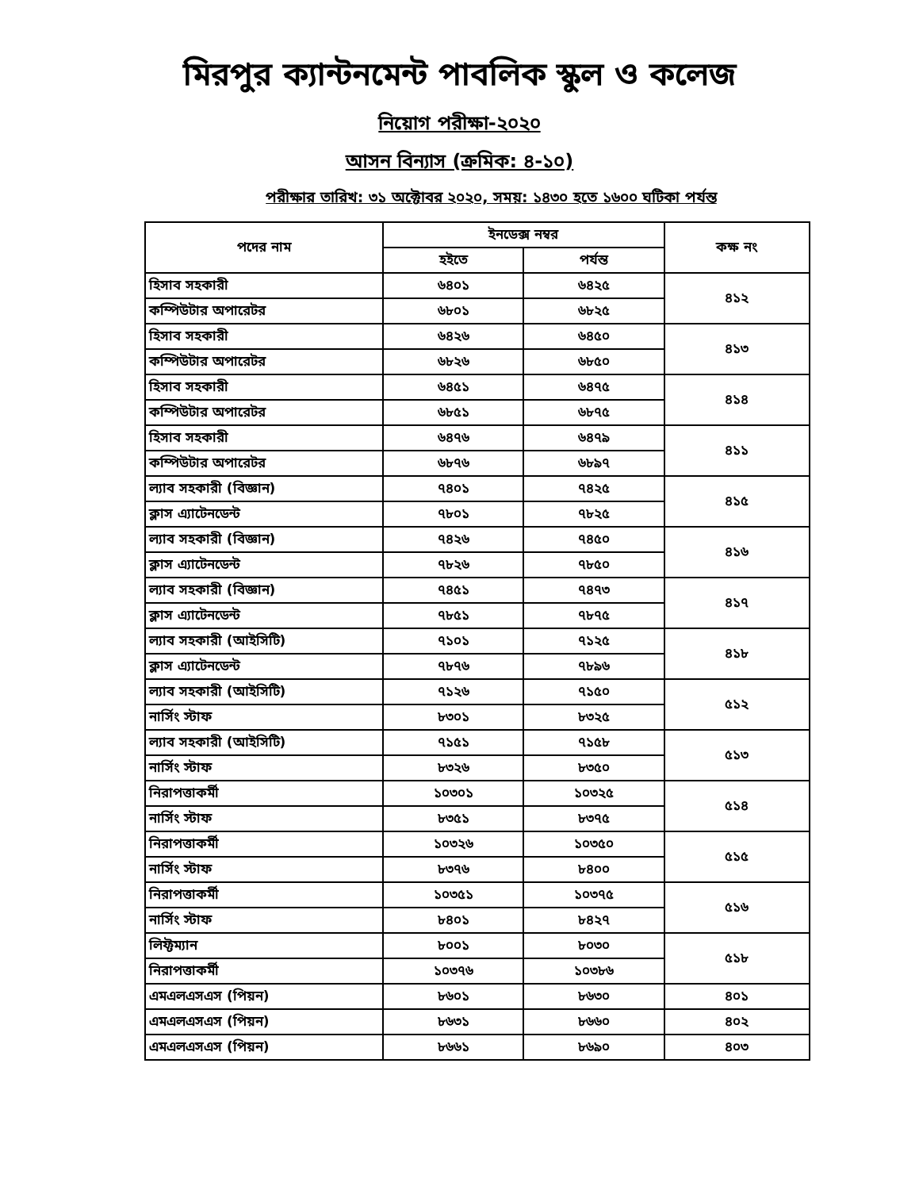মিরপুর ক্যান্টনমেন্ট পাবলিক স্কুল ও কলেজ
নিয়োগ পরীক্ষা-২০২০
আসন বিন্যাস (ক্রমিক: ৪-১০)
পরীক্ষার তারিখ: ৩১ অক্টোবর ২০২০, সময়: ১৪৩০ হতে ১৬০০ ঘটিকা পর্যন্ত
| পদের নাম | ইনডেক্স নম্বর | | কক্ষ নং |
| --- | --- | --- | --- |
| | হইতে | পর্যন্ত | |
| হিসাব সহকারী | ৬৪০১ | ৬৪২৫ | ৪১২ |
| কম্পিউটার অপারেটর | ৬৮০১ | ৬৮২৫ | |
| হিসাব সহকারী | ৬৪২৬ | ৬৪৫০ | ৪১৩ |
| কম্পিউটার অপারেটর | ৬৮২৬ | ৬৮৫০ | |
| হিসাব সহকারী | ৬৪৫১ | ৬৪৭৫ | ৪১৪ |
| কম্পিউটার অপারেটর | ৬৮৫১ | ৬৮৭৫ | |
| হিসাব সহকারী | ৬৪৭৬ | ৬৪৭৯ | ৪১১ |
| কম্পিউটার অপারেটর | ৬৮৭৬ | ৬৮৯৭ | |
| ল্যাব সহকারী (বিজ্ঞান) | ৭৪০১ | ৭৪২৫ | ৪১৫ |
| ক্লাস এ্যাটেনডেন্ট | ৭৮০১ | ৭৮২৫ | |
| ল্যাব সহকারী (বিজ্ঞান) | ৭৪২৬ | ৭৪৫০ | ৪১৬ |
| ক্লাস এ্যাটেনডেন্ট | ৭৮২৬ | ৭৮৫০ | |
| ল্যাব সহকারী (বিজ্ঞান) | ৭৪৫১ | ৭৪৭৩ | ৪১৭ |
| ক্লাস এ্যাটেনডেন্ট | ৭৮৫১ | ৭৮৭৫ | |
| ল্যাব সহকারী (আইসিটি) | ৭১০১ | ৭১২৫ | ৪১৮ |
| ক্লাস এ্যাটেনডেন্ট | ৭৮৭৬ | ৭৮৯৬ | |
| ল্যাব সহকারী (আইসিটি) | ৭১২৬ | ৭১৫০ | ৫১২ |
| নার্সিং স্টাফ | ৮৩০১ | ৮৩২৫ | |
| ল্যাব সহকারী (আইসিটি) | ৭১৫১ | ৭১৫৮ | ৫১৩ |
| নার্সিং স্টাফ | ৮৩২৬ | ৮৩৫০ | |
| নিরাপত্তাকর্মী | ১০৩০১ | ১০৩২৫ | ৫১৪ |
| নার্সিং স্টাফ | ৮৩৫১ | ৮৩৭৫ | |
| নিরাপত্তাকর্মী | ১০৩২৬ | ১০৩৫০ | ৫১৫ |
| নার্সিং স্টাফ | ৮৩৭৬ | ৮৪০০ | |
| নিরাপত্তাকর্মী | ১০৩৫১ | ১০৩৭৫ | ৫১৬ |
| নার্সিং স্টাফ | ৮৪০১ | ৮৪২৭ | |
| লিফ্টম্যান | ৮০০১ | ৮০৩০ | ৫১৮ |
| নিরাপত্তাকর্মী | ১০৩৭৬ | ১০৩৮৬ | |
| এমএলএসএস (পিয়ন) | ৮৬০১ | ৮৬৩০ | ৪০১ |
| এমএলএসএস (পিয়ন) | ৮৬৩১ | ৮৬৬০ | ৪০২ |
| এমএলএসএস (পিয়ন) | ৮৬৬১ | ৮৬৯০ | ৪০৩ |